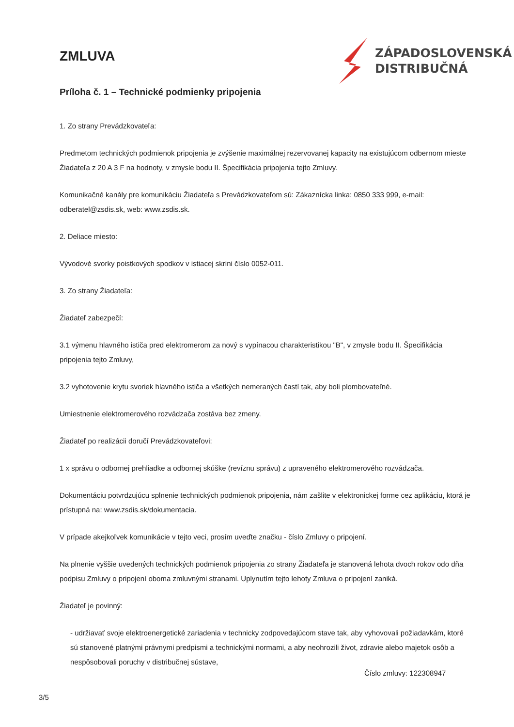ZMLUVA
ZÁPADOSLOVENSKÁ
DISTRIBUČNÁ
Príloha č. 1 – Technické podmienky pripojenia
1. Zo strany Prevádzkovateľa:
Predmetom technických podmienok pripojenia je zvýšenie maximálnej rezervovanej kapacity na existujúcom odbernom mieste Žiadateľa z 20 A 3 F na hodnoty, v zmysle bodu II. Špecifikácia pripojenia tejto Zmluvy.
Komunikačné kanály pre komunikáciu Žiadateľa s Prevádzkovateľom sú: Zákaznícka linka: 0850 333 999, e-mail: odberatel@zsdis.sk, web: www.zsdis.sk.
2. Deliace miesto:
Vývodové svorky poistkových spodkov v istiacej skrini číslo 0052-011.
3. Zo strany Žiadateľa:
Žiadateľ zabezpečí:
3.1 výmenu hlavného ističa pred elektromerom za nový s vypínacou charakteristikou "B", v zmysle bodu II. Špecifikácia pripojenia tejto Zmluvy,
3.2 vyhotovenie krytu svoriek hlavného ističa a všetkých nemeraných častí tak, aby boli plombovateľné.
Umiestnenie elektromerového rozvádzača zostáva bez zmeny.
Žiadateľ po realizácii doručí Prevádzkovateľovi:
1 x správu o odbornej prehliadke a odbornej skúške (revíznu správu) z upraveného elektromerového rozvádzača.
Dokumentáciu potvrdzujúcu splnenie technických podmienok pripojenia, nám zašlite v elektronickej forme cez aplikáciu, ktorá je prístupná na: www.zsdis.sk/dokumentacia.
V prípade akejkoľvek komunikácie v tejto veci, prosím uveďte značku - číslo Zmluvy o pripojení.
Na plnenie vyššie uvedených technických podmienok pripojenia zo strany Žiadateľa je stanovená lehota dvoch rokov odo dňa podpisu Zmluvy o pripojení oboma zmluvnými stranami. Uplynutím tejto lehoty Zmluva o pripojení zaniká.
Žiadateľ je povinný:
- udržiavať svoje elektroenergetické zariadenia v technicky zodpovedajúcom stave tak, aby vyhovovali požiadavkám, ktoré sú stanovené platnými právnymi predpismi a technickými normami, a aby neohrozili život, zdravie alebo majetok osôb a nespôsobovali poruchy v distribučnej sústave,
Číslo zmluvy: 122308947
3/5